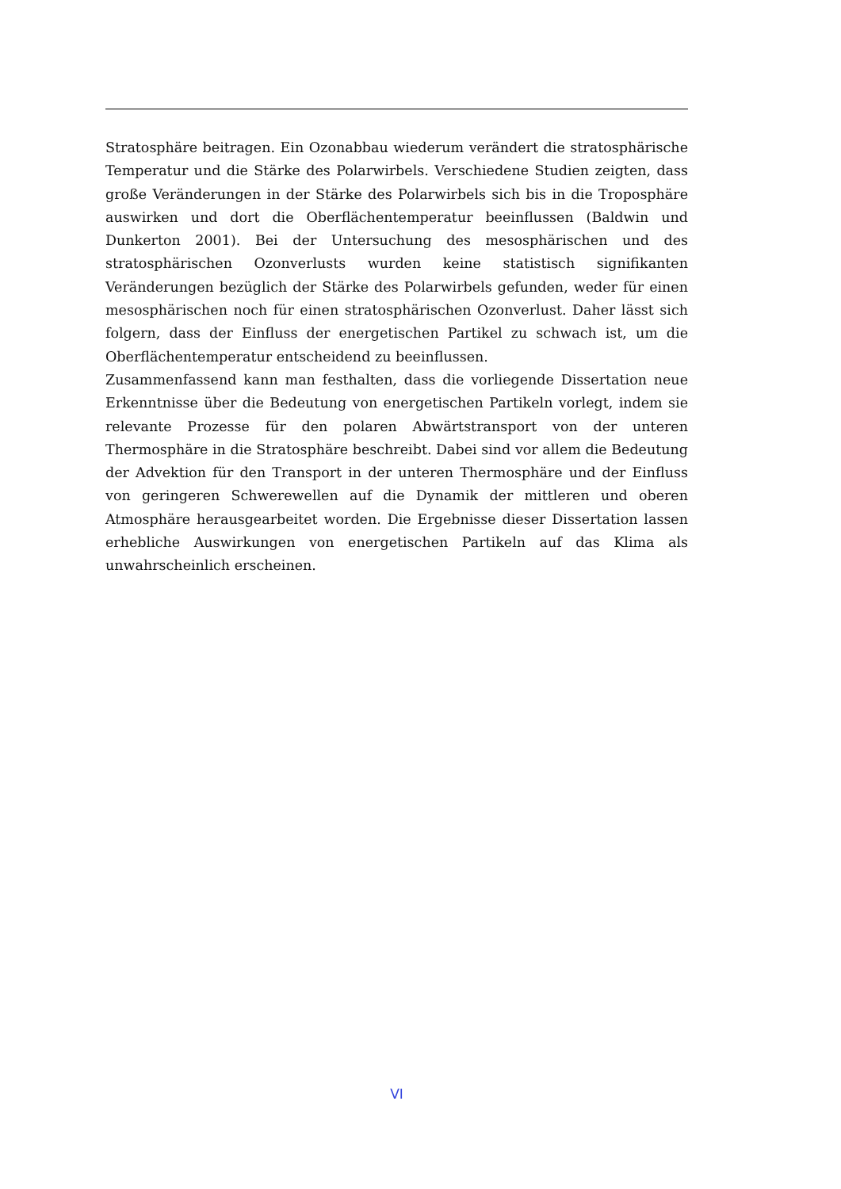Stratosphäre beitragen. Ein Ozonabbau wiederum verändert die stratosphärische Temperatur und die Stärke des Polarwirbels. Verschiedene Studien zeigten, dass große Veränderungen in der Stärke des Polarwirbels sich bis in die Troposphäre auswirken und dort die Oberflächentemperatur beeinflussen (Baldwin und Dunkerton 2001). Bei der Untersuchung des mesosphärischen und des stratosphärischen Ozonverlusts wurden keine statistisch signifikanten Veränderungen bezüglich der Stärke des Polarwirbels gefunden, weder für einen mesosphärischen noch für einen stratosphärischen Ozonverlust. Daher lässt sich folgern, dass der Einfluss der energetischen Partikel zu schwach ist, um die Oberflächentemperatur entscheidend zu beeinflussen.
Zusammenfassend kann man festhalten, dass die vorliegende Dissertation neue Erkenntnisse über die Bedeutung von energetischen Partikeln vorlegt, indem sie relevante Prozesse für den polaren Abwärtstransport von der unteren Thermosphäre in die Stratosphäre beschreibt. Dabei sind vor allem die Bedeutung der Advektion für den Transport in der unteren Thermosphäre und der Einfluss von geringeren Schwerewellen auf die Dynamik der mittleren und oberen Atmosphäre herausgearbeitet worden. Die Ergebnisse dieser Dissertation lassen erhebliche Auswirkungen von energetischen Partikeln auf das Klima als unwahrscheinlich erscheinen.
VI